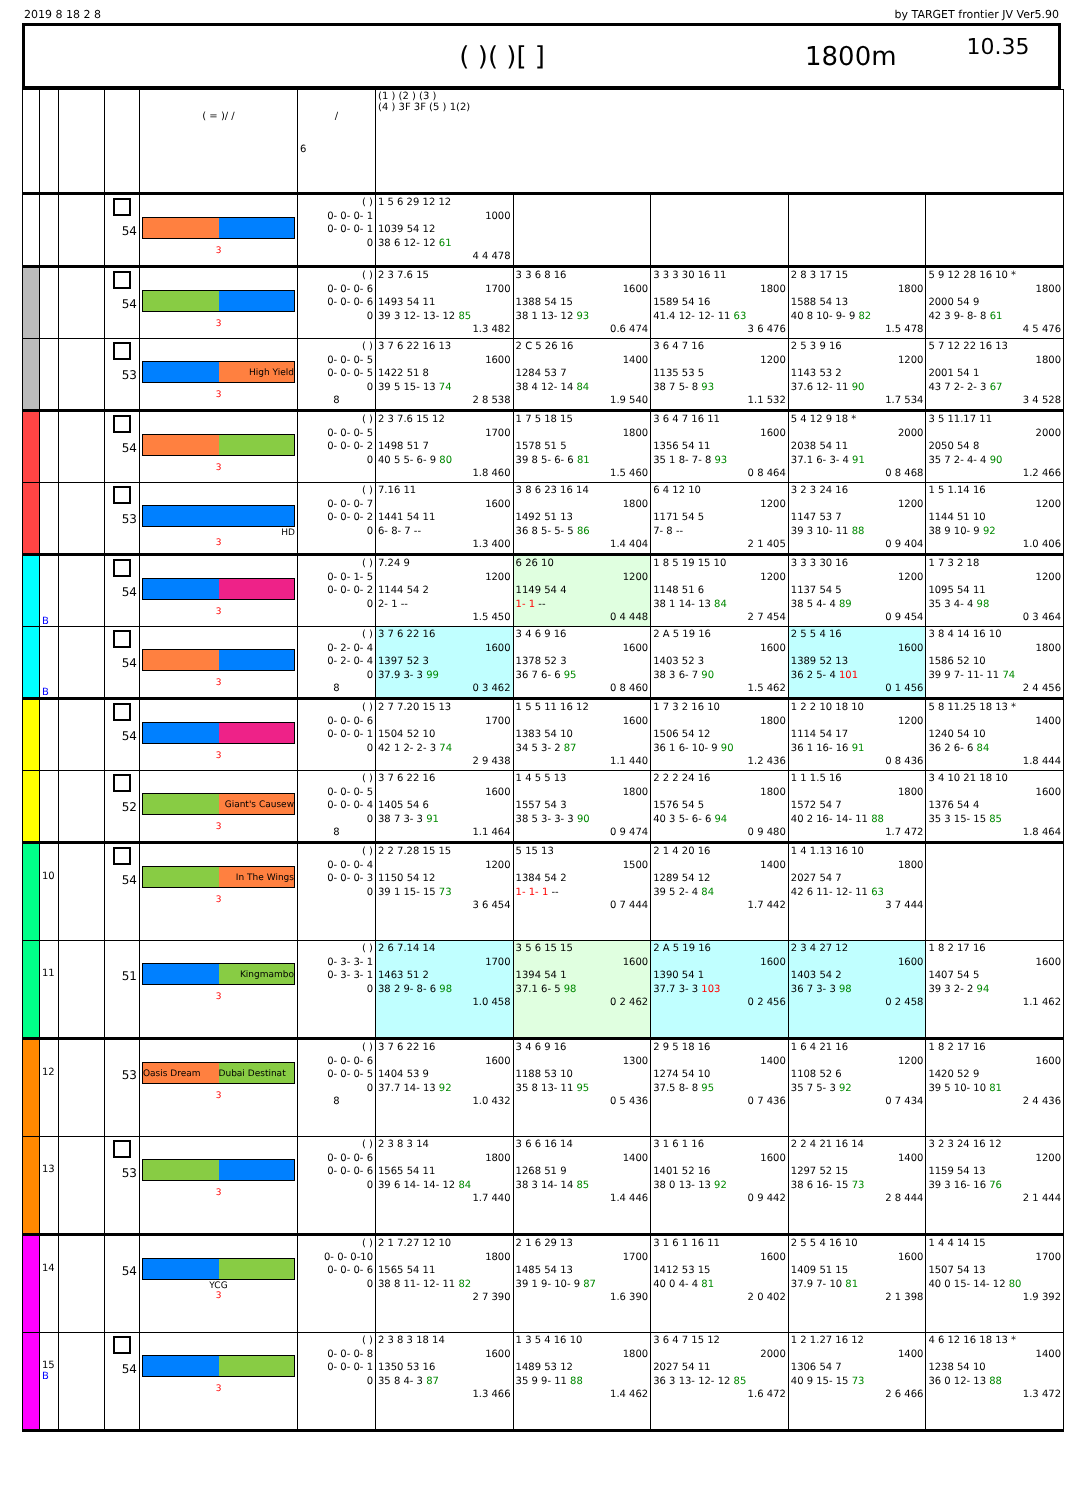2019 8 18 2 8 by TARGET frontier JV Ver5.90
( )( )[ ] 1800m 10.35
| | | | | ( = )/ / | / 6 | (1 ) (2 ) (3 ) (4 ) 3F 3F (5 ) 1(2) | | | | |
| | | | 54 | 3 | ( ) 0- 0- 0- 1 0- 0- 0- 1 0 | 1 5 6 29 12 12 1000 1039 54 12 38 6 12- 12 61 4 4 478 | | | | |
| | | | 54 | 3 | ( ) 0- 0- 0- 6 0- 0- 0- 6 0 | 2 3 7.6 15 1700 1493 54 11 39 3 12- 13- 12 85 1.3 482 | 3 3 6 8 16 1600 1388 54 15 38 1 13- 12 93 0.6 474 | 3 3 3 30 16 11 1800 1589 54 16 41.4 12- 12- 11 63 3 6 476 | 2 8 3 17 15 1800 1588 54 13 40 8 10- 9- 9 82 1.5 478 | 5 9 12 28 16 10 * 1800 2000 54 9 42 3 9- 8- 8 61 4 5 476 |
| | | | 53 | High Yield 3 | ( ) 0- 0- 0- 5 0- 0- 0- 5 0 8 | 3 7 6 22 16 13 1600 1422 51 8 39 5 15- 13 74 2 8 538 | 2 C 5 26 16 1400 1284 53 7 38 4 12- 14 84 1.9 540 | 3 6 4 7 16 1200 1135 53 5 38 7 5- 8 93 1.1 532 | 2 5 3 9 16 1200 1143 53 2 37.6 12- 11 90 1.7 534 | 5 7 12 22 16 13 1800 2001 54 1 43 7 2- 2- 3 67 3 4 528 |
| | | | 54 | 3 | ( ) 0- 0- 0- 5 0- 0- 0- 2 0 | 2 3 7.6 15 12 1700 1498 51 7 40 5 5- 6- 9 80 1.8 460 | 1 7 5 18 15 1800 1578 51 5 39 8 5- 6- 6 81 1.5 460 | 3 6 4 7 16 11 1600 1356 54 11 35 1 8- 7- 8 93 0 8 464 | 5 4 12 9 18 * 2000 2038 54 11 37.1 6- 3- 4 91 0 8 468 | 3 5 11.17 11 2000 2050 54 8 35 7 2- 4- 4 90 1.2 466 |
| | | | 53 | HD 3 | ( ) 0- 0- 0- 7 0- 0- 0- 2 0 | 7.16 11 1600 1441 54 11 6- 8- 7 -- 1.3 400 | 3 8 6 23 16 14 1800 1492 51 13 36 8 5- 5- 5 86 1.4 404 | 6 4 12 10 1200 1171 54 5 7- 8 -- 2 1 405 | 3 2 3 24 16 1200 1147 53 7 39 3 10- 11 88 0 9 404 | 1 5 1.14 16 1200 1144 51 10 38 9 10- 9 92 1.0 406 |
| | B | | 54 | 3 | ( ) 0- 0- 1- 5 0- 0- 0- 2 0 | 7.24 9 1200 1144 54 2 2- 1 -- 1.5 450 | 6 26 10 1200 1149 54 4 1- 1 -- 0 4 448 | 1 8 5 19 15 10 1200 1148 51 6 38 1 14- 13 84 2 7 454 | 3 3 3 30 16 1200 1137 54 5 38 5 4- 4 89 0 9 454 | 1 7 3 2 18 1200 1095 54 11 35 3 4- 4 98 0 3 464 |
| | B | | 54 | 3 | ( ) 0- 2- 0- 4 0- 2- 0- 4 0 8 | 3 7 6 22 16 1600 1397 52 3 37.9 3- 3 99 0 3 462 | 3 4 6 9 16 1600 1378 52 3 36 7 6- 6 95 0 8 460 | 2 A 5 19 16 1600 1403 52 3 38 3 6- 7 90 1.5 462 | 2 5 5 4 16 1600 1389 52 13 36 2 5- 4 101 0 1 456 | 3 8 4 14 16 10 1800 1586 52 10 39 9 7- 11- 11 74 2 4 456 |
| | | | 54 | 3 | ( ) 0- 0- 0- 6 0- 0- 0- 1 0 | 2 7 7.20 15 13 1700 1504 52 10 42 1 2- 2- 3 74 2 9 438 | 1 5 5 11 16 12 1600 1383 54 10 34 5 3- 2 87 1.1 440 | 1 7 3 2 16 10 1800 1506 54 12 36 1 6- 10- 9 90 1.2 436 | 1 2 2 10 18 10 1200 1114 54 17 36 1 16- 16 91 0 8 436 | 5 8 11.25 18 13 * 1400 1240 54 10 36 2 6- 6 84 1.8 444 |
| | | | 52 | Giant's Causew 3 | ( ) 0- 0- 0- 5 0- 0- 0- 4 0 8 | 3 7 6 22 16 1600 1405 54 6 38 7 3- 3 91 1.1 464 | 1 4 5 5 13 1800 1557 54 3 38 5 3- 3- 3 90 0 9 474 | 2 2 2 24 16 1800 1576 54 5 40 3 5- 6- 6 94 0 9 480 | 1 1 1.5 16 1800 1572 54 7 40 2 16- 14- 11 88 1.7 472 | 3 4 10 21 18 10 1600 1376 54 4 35 3 15- 15 85 1.8 464 |
| | 10 | | 54 | In The Wings 3 | ( ) 0- 0- 0- 4 0- 0- 0- 3 0 | 2 2 7.28 15 15 1200 1150 54 12 39 1 15- 15 73 3 6 454 | 5 15 13 1500 1384 54 2 1- 1- 1 -- 0 7 444 | 2 1 4 20 16 1400 1289 54 12 39 5 2- 4 84 1.7 442 | 1 4 1.13 16 10 1800 2027 54 7 42 6 11- 12- 11 63 3 7 444 | |
| | 11 | | 51 | Kingmambo 3 | ( ) 0- 3- 3- 1 0- 3- 3- 1 0 | 2 6 7.14 14 1700 1463 51 2 38 2 9- 8- 6 98 1.0 458 | 3 5 6 15 15 1600 1394 54 1 37.1 6- 5 98 0 2 462 | 2 A 5 19 16 1600 1390 54 1 37.7 3- 3 103 0 2 456 | 2 3 4 27 12 1600 1403 54 2 36 7 3- 3 98 0 2 458 | 1 8 2 17 16 1600 1407 54 5 39 3 2- 2 94 1.1 462 |
| | 12 | | 53 | Oasis Dream Dubai Destinat 3 | ( ) 0- 0- 0- 6 0- 0- 0- 5 0 8 | 3 7 6 22 16 1600 1404 53 9 37.7 14- 13 92 1.0 432 | 3 4 6 9 16 1300 1188 53 10 35 8 13- 11 95 0 5 436 | 2 9 5 18 16 1400 1274 54 10 37.5 8- 8 95 0 7 436 | 1 6 4 21 16 1200 1108 52 6 35 7 5- 3 92 0 7 434 | 1 8 2 17 16 1600 1420 52 9 39 5 10- 10 81 2 4 436 |
| | 13 | | 53 | 3 | ( ) 0- 0- 0- 6 0- 0- 0- 6 0 | 2 3 8 3 14 1800 1565 54 11 39 6 14- 14- 12 84 1.7 440 | 3 6 6 16 14 1400 1268 51 9 38 3 14- 14 85 1.4 446 | 3 1 6 1 16 1600 1401 52 16 38 0 13- 13 92 0 9 442 | 2 2 4 21 16 14 1400 1297 52 15 38 6 16- 15 73 2 8 444 | 3 2 3 24 16 12 1200 1159 54 13 39 3 16- 16 76 2 1 444 |
| | 14 | | 54 | YCG 3 | ( ) 0- 0- 0-10 0- 0- 0- 6 0 | 2 1 7.27 12 10 1800 1565 54 11 38 8 11- 12- 11 82 2 7 390 | 2 1 6 29 13 1700 1485 54 13 39 1 9- 10- 9 87 1.6 390 | 3 1 6 1 16 11 1600 1412 53 15 40 0 4- 4 81 2 0 402 | 2 5 5 4 16 10 1600 1409 51 15 37.9 7- 10 81 2 1 398 | 1 4 4 14 15 1700 1507 54 13 40 0 15- 14- 12 80 1.9 392 |
| | 15 B | | 54 | 3 | ( ) 0- 0- 0- 8 0- 0- 0- 1 0 | 2 3 8 3 18 14 1600 1350 53 16 35 8 4- 3 87 1.3 466 | 1 3 5 4 16 10 1800 1489 53 12 35 9 9- 11 88 1.4 462 | 3 6 4 7 15 12 2000 2027 54 11 36 3 13- 12- 12 85 1.6 472 | 1 2 1.27 16 12 1400 1306 54 7 40 9 15- 15 73 2 6 466 | 4 6 12 16 18 13 * 1400 1238 54 10 36 0 12- 13 88 1.3 472 |